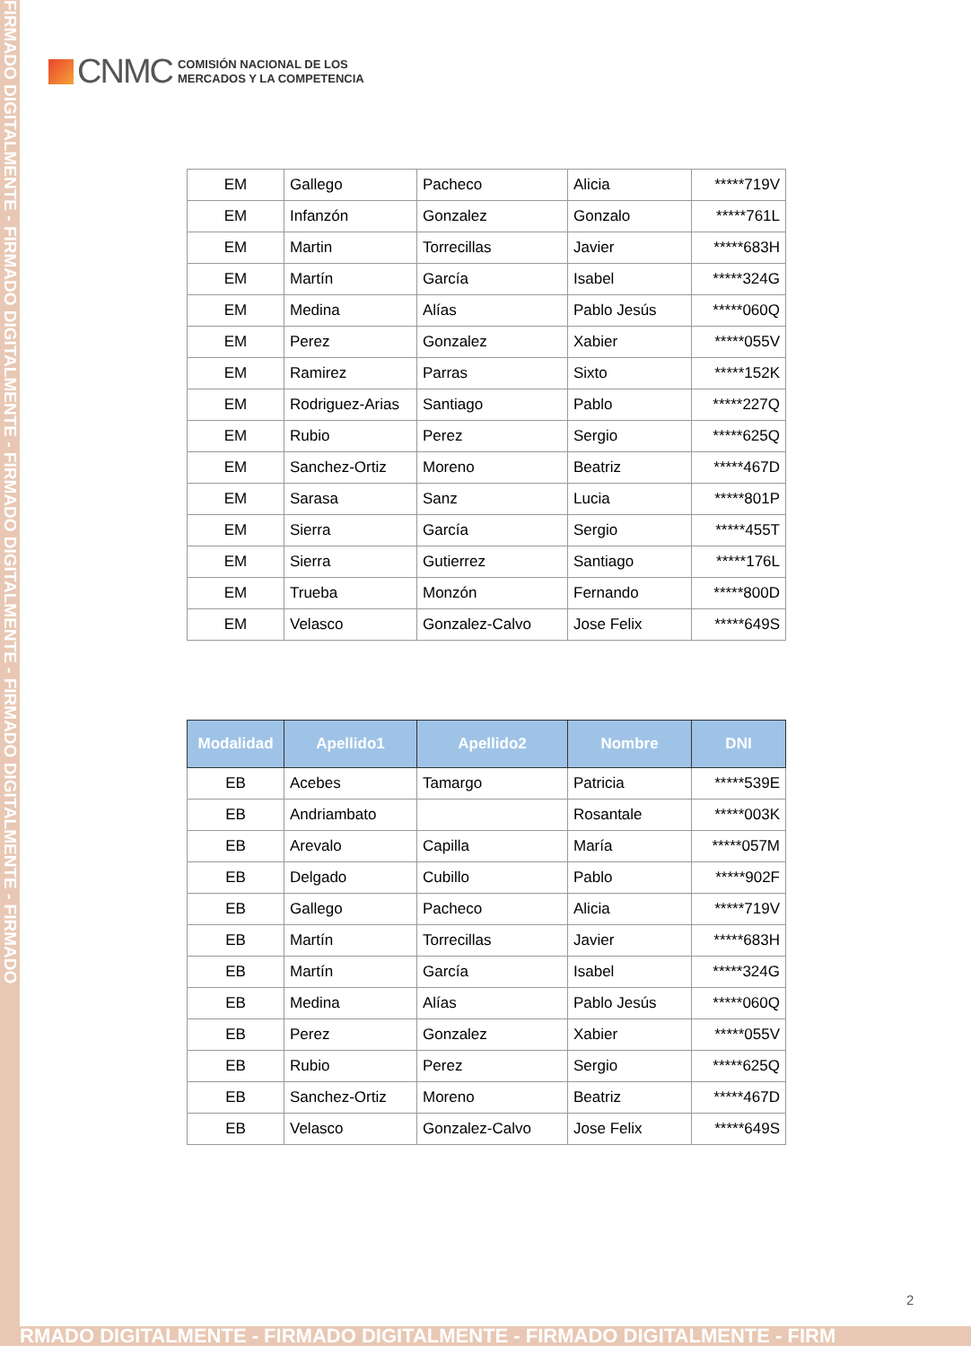FIRMADO DIGITALMENTE - FIRMADO DIGITALMENTE - FIRMADO DIGITALMENTE - FIRMADO DIGITALMENTE - FIRMADO
CNMC
COMISIÓN NACIONAL DE LOS
MERCADOS Y LA COMPETENCIA
| EM | Gallego | Pacheco | Alicia | *****719V |
| EM | Infanzón | Gonzalez | Gonzalo | *****761L |
| EM | Martin | Torrecillas | Javier | *****683H |
| EM | Martín | García | Isabel | *****324G |
| EM | Medina | Alías | Pablo Jesús | *****060Q |
| EM | Perez | Gonzalez | Xabier | *****055V |
| EM | Ramirez | Parras | Sixto | *****152K |
| EM | Rodriguez-Arias | Santiago | Pablo | *****227Q |
| EM | Rubio | Perez | Sergio | *****625Q |
| EM | Sanchez-Ortiz | Moreno | Beatriz | *****467D |
| EM | Sarasa | Sanz | Lucia | *****801P |
| EM | Sierra | García | Sergio | *****455T |
| EM | Sierra | Gutierrez | Santiago | *****176L |
| EM | Trueba | Monzón | Fernando | *****800D |
| EM | Velasco | Gonzalez-Calvo | Jose Felix | *****649S |
| Modalidad | Apellido1 | Apellido2 | Nombre | DNI |
| --- | --- | --- | --- | --- |
| EB | Acebes | Tamargo | Patricia | *****539E |
| EB | Andriambato | | Rosantale | *****003K |
| EB | Arevalo | Capilla | María | *****057M |
| EB | Delgado | Cubillo | Pablo | *****902F |
| EB | Gallego | Pacheco | Alicia | *****719V |
| EB | Martín | Torrecillas | Javier | *****683H |
| EB | Martín | García | Isabel | *****324G |
| EB | Medina | Alías | Pablo Jesús | *****060Q |
| EB | Perez | Gonzalez | Xabier | *****055V |
| EB | Rubio | Perez | Sergio | *****625Q |
| EB | Sanchez-Ortiz | Moreno | Beatriz | *****467D |
| EB | Velasco | Gonzalez-Calvo | Jose Felix | *****649S |
2
RMADO DIGITALMENTE - FIRMADO DIGITALMENTE - FIRMADO DIGITALMENTE - FIRM